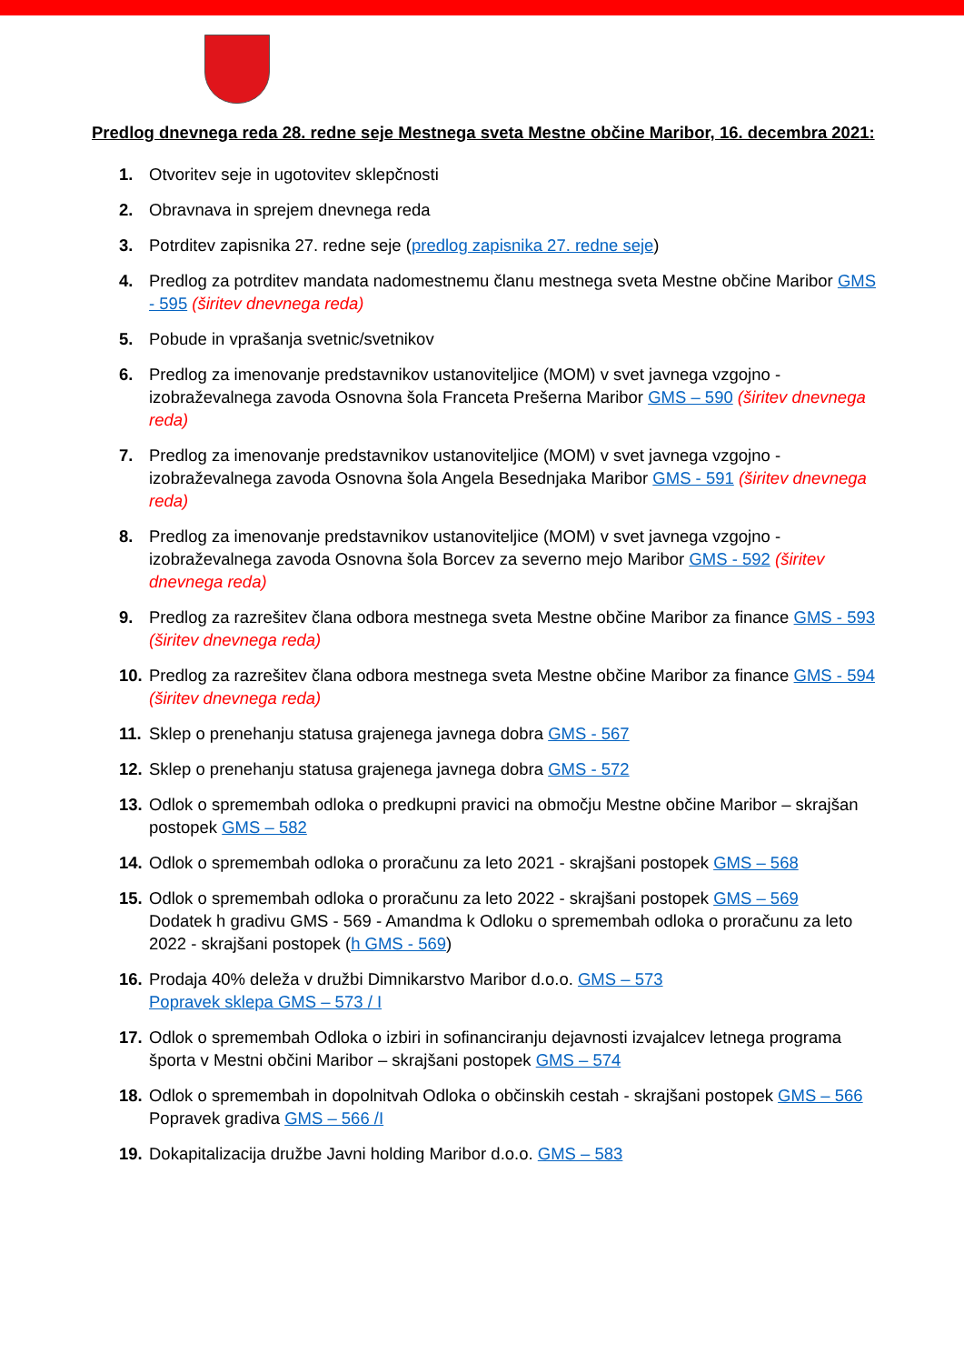Predlog dnevnega reda 28. redne seje Mestnega sveta Mestne občine Maribor, 16. decembra 2021:
1. Otvoritev seje in ugotovitev sklepčnosti
2. Obravnava in sprejem dnevnega reda
3. Potrditev zapisnika 27. redne seje (predlog zapisnika 27. redne seje)
4. Predlog za potrditev mandata nadomestnemu članu mestnega sveta Mestne občine Maribor GMS - 595 (širitev dnevnega reda)
5. Pobude in vprašanja svetnic/svetnikov
6. Predlog za imenovanje predstavnikov ustanoviteljice (MOM) v svet javnega vzgojno - izobraževalnega zavoda Osnovna šola Franceta Prešerna Maribor GMS – 590 (širitev dnevnega reda)
7. Predlog za imenovanje predstavnikov ustanoviteljice (MOM) v svet javnega vzgojno - izobraževalnega zavoda Osnovna šola Angela Besednjaka Maribor GMS - 591 (širitev dnevnega reda)
8. Predlog za imenovanje predstavnikov ustanoviteljice (MOM) v svet javnega vzgojno - izobraževalnega zavoda Osnovna šola Borcev za severno mejo Maribor GMS - 592 (širitev dnevnega reda)
9. Predlog za razrešitev člana odbora mestnega sveta Mestne občine Maribor za finance GMS - 593 (širitev dnevnega reda)
10. Predlog za razrešitev člana odbora mestnega sveta Mestne občine Maribor za finance GMS - 594 (širitev dnevnega reda)
11. Sklep o prenehanju statusa grajenega javnega dobra GMS - 567
12. Sklep o prenehanju statusa grajenega javnega dobra GMS - 572
13. Odlok o spremembah odloka o predkupni pravici na območju Mestne občine Maribor – skrajšan postopek GMS – 582
14. Odlok o spremembah odloka o proračunu za leto 2021 - skrajšani postopek GMS – 568
15. Odlok o spremembah odloka o proračunu za leto 2022 - skrajšani postopek GMS – 569
Dodatek h gradivu GMS - 569 - Amandma k Odloku o spremembah odloka o proračunu za leto 2022 - skrajšani postopek (h GMS - 569)
16. Prodaja 40% deleža v družbi Dimnikarstvo Maribor d.o.o. GMS – 573
Popravek sklepa GMS – 573 / I
17. Odlok o spremembah Odloka o izbiri in sofinanciranju dejavnosti izvajalcev letnega programa športa v Mestni občini Maribor – skrajšani postopek GMS – 574
18. Odlok o spremembah in dopolnitvah Odloka o občinskih cestah - skrajšani postopek GMS – 566 Popravek gradiva GMS – 566 /I
19. Dokapitalizacija družbe Javni holding Maribor d.o.o. GMS – 583